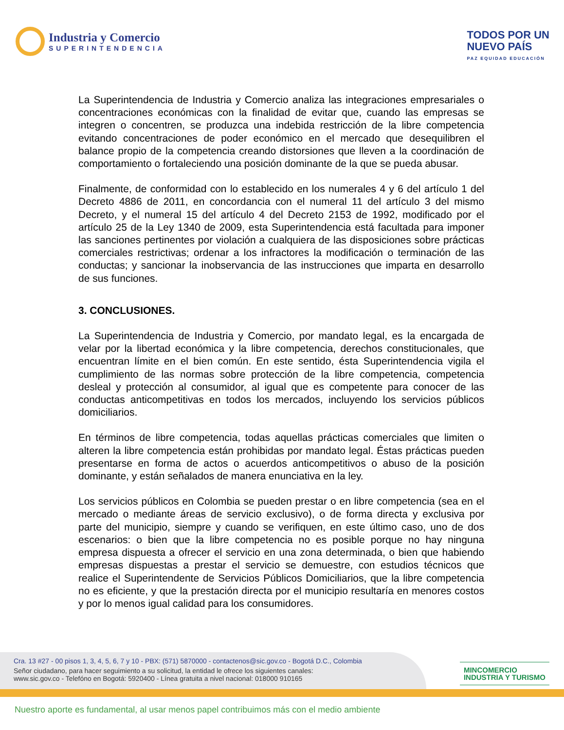Industria y Comercio
SUPERINTENDENCIA
TODOS POR UN
NUEVO PAÍS
PAZ EQUIDAD EDUCACIÓN
La Superintendencia de Industria y Comercio analiza las integraciones empresariales o concentraciones económicas con la finalidad de evitar que, cuando las empresas se integren o concentren, se produzca una indebida restricción de la libre competencia evitando concentraciones de poder económico en el mercado que desequilibren el balance propio de la competencia creando distorsiones que lleven a la coordinación de comportamiento o fortaleciendo una posición dominante de la que se pueda abusar.
Finalmente, de conformidad con lo establecido en los numerales 4 y 6 del artículo 1 del Decreto 4886 de 2011, en concordancia con el numeral 11 del artículo 3 del mismo Decreto, y el numeral 15 del artículo 4 del Decreto 2153 de 1992, modificado por el artículo 25 de la Ley 1340 de 2009, esta Superintendencia está facultada para imponer las sanciones pertinentes por violación a cualquiera de las disposiciones sobre prácticas comerciales restrictivas; ordenar a los infractores la modificación o terminación de las conductas; y sancionar la inobservancia de las instrucciones que imparta en desarrollo de sus funciones.
3. CONCLUSIONES.
La Superintendencia de Industria y Comercio, por mandato legal, es la encargada de velar por la libertad económica y la libre competencia, derechos constitucionales, que encuentran límite en el bien común. En este sentido, ésta Superintendencia vigila el cumplimiento de las normas sobre protección de la libre competencia, competencia desleal y protección al consumidor, al igual que es competente para conocer de las conductas anticompetitivas en todos los mercados, incluyendo los servicios públicos domiciliarios.
En términos de libre competencia, todas aquellas prácticas comerciales que limiten o alteren la libre competencia están prohibidas por mandato legal. Éstas prácticas pueden presentarse en forma de actos o acuerdos anticompetitivos o abuso de la posición dominante, y están señalados de manera enunciativa en la ley.
Los servicios públicos en Colombia se pueden prestar o en libre competencia (sea en el mercado o mediante áreas de servicio exclusivo), o de forma directa y exclusiva por parte del municipio, siempre y cuando se verifiquen, en este último caso, uno de dos escenarios: o bien que la libre competencia no es posible porque no hay ninguna empresa dispuesta a ofrecer el servicio en una zona determinada, o bien que habiendo empresas dispuestas a prestar el servicio se demuestre, con estudios técnicos que realice el Superintendente de Servicios Públicos Domiciliarios, que la libre competencia no es eficiente, y que la prestación directa por el municipio resultaría en menores costos y por lo menos igual calidad para los consumidores.
Cra. 13 #27 - 00 pisos 1, 3, 4, 5, 6, 7 y 10 - PBX: (571) 5870000 - contactenos@sic.gov.co - Bogotá D.C., Colombia
Señor ciudadano, para hacer seguimiento a su solicitud, la entidad le ofrece los siguientes canales:
www.sic.gov.co - Telefóno en Bogotá: 5920400 - Línea gratuita a nivel nacional: 018000 910165
MINCOMERCIO
INDUSTRIA Y TURISMO
Nuestro aporte es fundamental, al usar menos papel contribuimos más con el medio ambiente